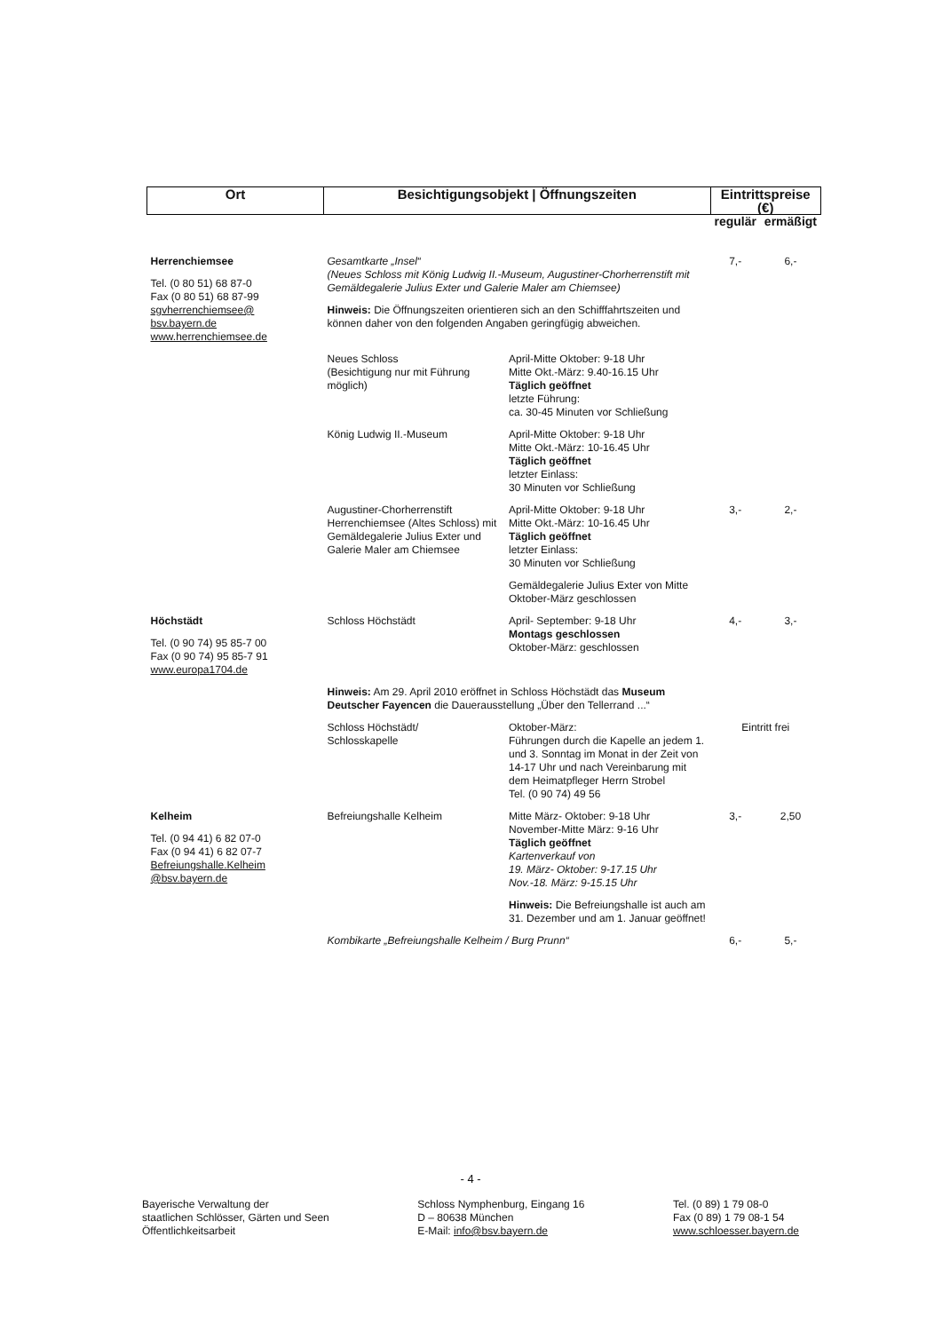| Ort | Besichtigungsobjekt / Öffnungszeiten | | Eintrittspreise (€) | |
| --- | --- | --- | --- | --- |
| | | | regulär | ermäßigt |
| Herrenchiemsee Tel. (0 80 51) 68 87-0 Fax (0 80 51) 68 87-99 sgvherrenchiemsee@ bsv.bayern.de www.herrenchiemsee.de | Gesamtkarte „Insel“ (Neues Schloss mit König Ludwig II.-Museum, Augustiner-Chorherrenstift mit Gemäldegalerie Julius Exter und Galerie Maler am Chiemsee) Hinweis: Die Öffnungszeiten orientieren sich an den Schifffahrtszeiten und können daher von den folgenden Angaben geringfügig abweichen. | | 7,- | 6,- |
| | Neues Schloss (Besichtigung nur mit Führung möglich) | April-Mitte Oktober: 9-18 Uhr Mitte Okt.-März: 9.40-16.15 Uhr Täglich geöffnet letzte Führung: ca. 30-45 Minuten vor Schließung | | |
| | König Ludwig II.-Museum | April-Mitte Oktober: 9-18 Uhr Mitte Okt.-März: 10-16.45 Uhr Täglich geöffnet letzter Einlass: 30 Minuten vor Schließung | | |
| | Augustiner-Chorherrenstift Herrenchiemsee (Altes Schloss) mit Gemäldegalerie Julius Exter und Galerie Maler am Chiemsee | April-Mitte Oktober: 9-18 Uhr Mitte Okt.-März: 10-16.45 Uhr Täglich geöffnet letzter Einlass: 30 Minuten vor Schließung Gemäldegalerie Julius Exter von Mitte Oktober-März geschlossen | 3,- | 2,- |
| Höchstädt Tel. (0 90 74) 95 85-7 00 Fax (0 90 74) 95 85-7 91 www.europa1704.de | Schloss Höchstädt | April- September: 9-18 Uhr Montags geschlossen Oktober-März: geschlossen | 4,- | 3,- |
| | Hinweis: Am 29. April 2010 eröffnet in Schloss Höchstädt das Museum Deutscher Fayencen die Dauerausstellung „Über den Tellerrand ...“ | | | |
| | Schloss Höchstädt/ Schlosskapelle | Oktober-März: Führungen durch die Kapelle an jedem 1. und 3. Sonntag im Monat in der Zeit von 14-17 Uhr und nach Vereinbarung mit dem Heimatpfleger Herrn Strobel Tel. (0 90 74) 49 56 | Eintritt frei | |
| Kelheim Tel. (0 94 41) 6 82 07-0 Fax (0 94 41) 6 82 07-7 Befreiungshalle.Kelheim @bsv.bayern.de | Befreiungshalle Kelheim | Mitte März- Oktober: 9-18 Uhr November-Mitte März: 9-16 Uhr Täglich geöffnet Kartenverkauf von 19. März- Oktober: 9-17.15 Uhr Nov.-18. März: 9-15.15 Uhr Hinweis: Die Befreiungshalle ist auch am 31. Dezember und am 1. Januar geöffnet! | 3,- | 2,50 |
| | Kombikarte „Befreiungshalle Kelheim / Burg Prunn“ | | 6,- | 5,- |
- 4 -
Bayerische Verwaltung der
staatlichen Schlösser, Gärten und Seen
Öffentlichkeitsarbeit
Schloss Nymphenburg, Eingang 16
D – 80638 München
E-Mail: info@bsv.bayern.de
Tel. (0 89) 1 79 08-0
Fax (0 89) 1 79 08-1 54
www.schloesser.bayern.de